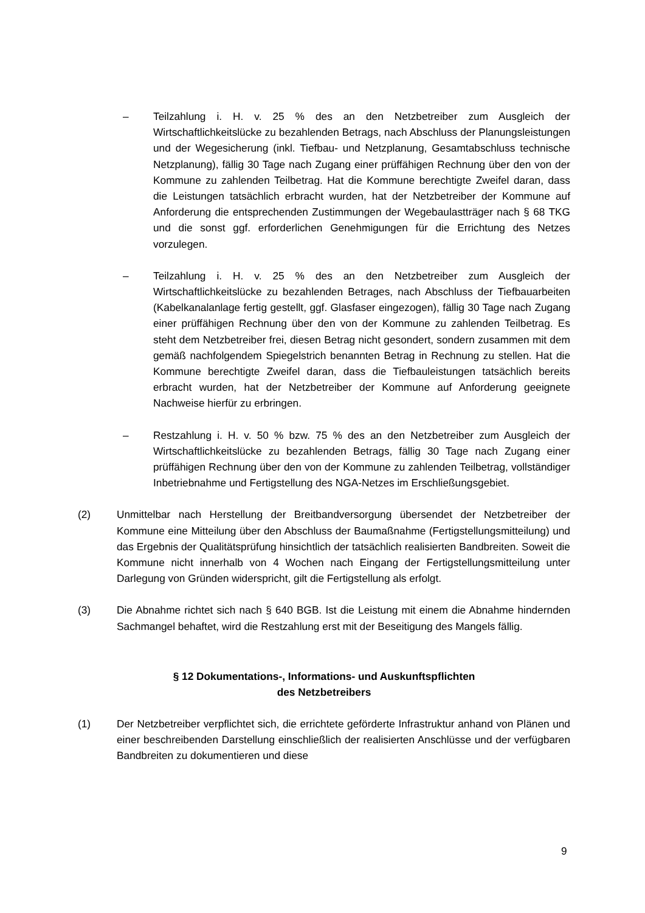– Teilzahlung i. H. v. 25 % des an den Netzbetreiber zum Ausgleich der Wirtschaftlichkeitslücke zu bezahlenden Betrags, nach Abschluss der Planungsleistungen und der Wegesicherung (inkl. Tiefbau- und Netzplanung, Gesamtabschluss technische Netzplanung), fällig 30 Tage nach Zugang einer prüffähigen Rechnung über den von der Kommune zu zahlenden Teilbetrag. Hat die Kommune berechtigte Zweifel daran, dass die Leistungen tatsächlich erbracht wurden, hat der Netzbetreiber der Kommune auf Anforderung die entsprechenden Zustimmungen der Wegebaulastträger nach § 68 TKG und die sonst ggf. erforderlichen Genehmigungen für die Errichtung des Netzes vorzulegen.
– Teilzahlung i. H. v. 25 % des an den Netzbetreiber zum Ausgleich der Wirtschaftlichkeitslücke zu bezahlenden Betrages, nach Abschluss der Tiefbauarbeiten (Kabelkanalanlage fertig gestellt, ggf. Glasfaser eingezogen), fällig 30 Tage nach Zugang einer prüffähigen Rechnung über den von der Kommune zu zahlenden Teilbetrag. Es steht dem Netzbetreiber frei, diesen Betrag nicht gesondert, sondern zusammen mit dem gemäß nachfolgendem Spiegelstrich benannten Betrag in Rechnung zu stellen. Hat die Kommune berechtigte Zweifel daran, dass die Tiefbauleistungen tatsächlich bereits erbracht wurden, hat der Netzbetreiber der Kommune auf Anforderung geeignete Nachweise hierfür zu erbringen.
– Restzahlung i. H. v. 50 % bzw. 75 % des an den Netzbetreiber zum Ausgleich der Wirtschaftlichkeitslücke zu bezahlenden Betrags, fällig 30 Tage nach Zugang einer prüffähigen Rechnung über den von der Kommune zu zahlenden Teilbetrag, vollständiger Inbetriebnahme und Fertigstellung des NGA-Netzes im Erschließungsgebiet.
(2) Unmittelbar nach Herstellung der Breitbandversorgung übersendet der Netzbetreiber der Kommune eine Mitteilung über den Abschluss der Baumaßnahme (Fertigstellungsmitteilung) und das Ergebnis der Qualitätsprüfung hinsichtlich der tatsächlich realisierten Bandbreiten. Soweit die Kommune nicht innerhalb von 4 Wochen nach Eingang der Fertigstellungsmitteilung unter Darlegung von Gründen widerspricht, gilt die Fertigstellung als erfolgt.
(3) Die Abnahme richtet sich nach § 640 BGB. Ist die Leistung mit einem die Abnahme hindernden Sachmangel behaftet, wird die Restzahlung erst mit der Beseitigung des Mangels fällig.
§ 12 Dokumentations-, Informations- und Auskunftspflichten
des Netzbetreibers
(1) Der Netzbetreiber verpflichtet sich, die errichtete geförderte Infrastruktur anhand von Plänen und einer beschreibenden Darstellung einschließlich der realisierten Anschlüsse und der verfügbaren Bandbreiten zu dokumentieren und diese
9